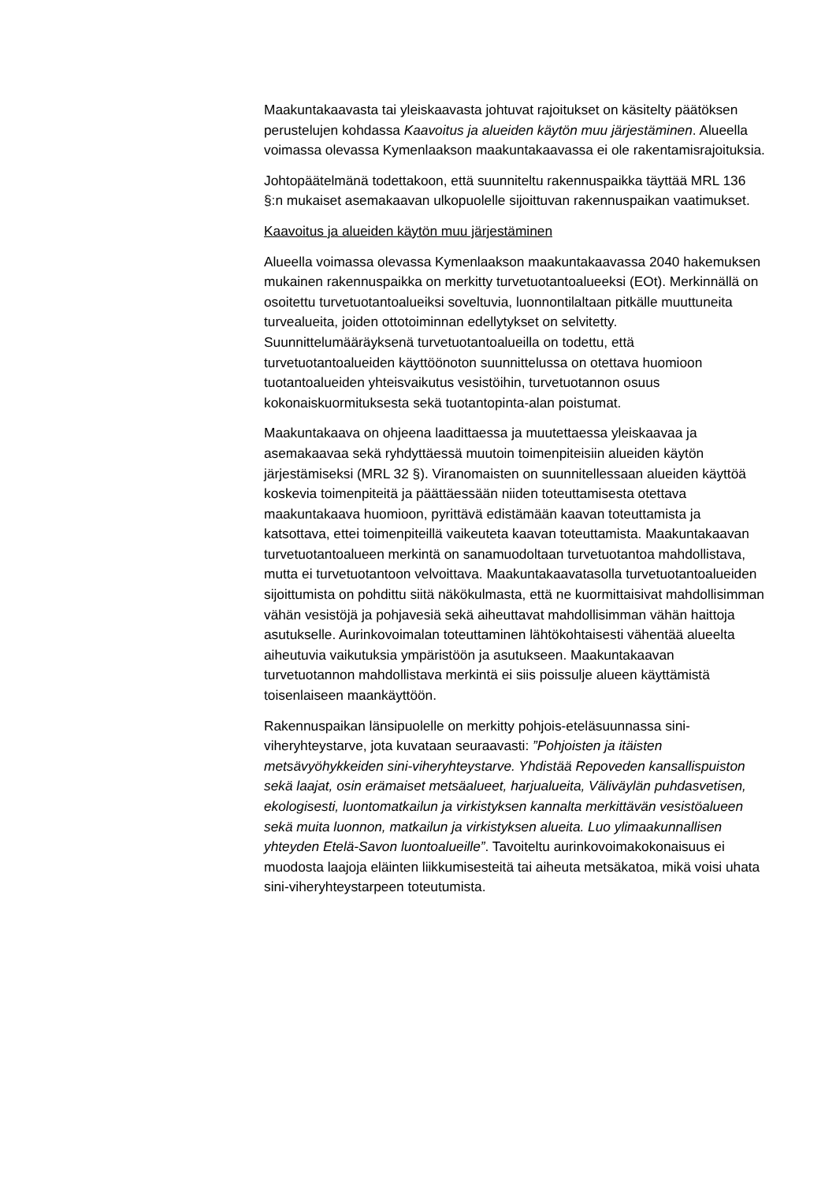Maakuntakaavasta tai yleiskaavasta johtuvat rajoitukset on käsitelty päätöksen perustelujen kohdassa Kaavoitus ja alueiden käytön muu järjestäminen. Alueella voimassa olevassa Kymenlaakson maakuntakaavassa ei ole rakentamisrajoituksia.
Johtopäätelmänä todettakoon, että suunniteltu rakennuspaikka täyttää MRL 136 §:n mukaiset asemakaavan ulkopuolelle sijoittuvan rakennuspaikan vaatimukset.
Kaavoitus ja alueiden käytön muu järjestäminen
Alueella voimassa olevassa Kymenlaakson maakuntakaavassa 2040 hakemuksen mukainen rakennuspaikka on merkitty turvetuotantoalueeksi (EOt). Merkinnällä on osoitettu turvetuotantoalueiksi soveltuvia, luonnontilaltaan pitkälle muuttuneita turvealueita, joiden ottotoiminnan edellytykset on selvitetty. Suunnittelumääräyksenä turvetuotantoalueilla on todettu, että turvetuotantoalueiden käyttöönoton suunnittelussa on otettava huomioon tuotantoalueiden yhteisvaikutus vesistöihin, turvetuotannon osuus kokonaiskuormituksesta sekä tuotantopinta-alan poistumat.
Maakuntakaava on ohjeena laadittaessa ja muutettaessa yleiskaavaa ja asemakaavaa sekä ryhdyttäessä muutoin toimenpiteisiin alueiden käytön järjestämiseksi (MRL 32 §). Viranomaisten on suunnitellessaan alueiden käyttöä koskevia toimenpiteitä ja päättäessään niiden toteuttamisesta otettava maakuntakaava huomioon, pyrittävä edistämään kaavan toteuttamista ja katsottava, ettei toimenpiteillä vaikeuteta kaavan toteuttamista. Maakuntakaavan turvetuotantoalueen merkintä on sanamuodoltaan turvetuotantoa mahdollistava, mutta ei turvetuotantoon velvoittava. Maakuntakaavatasolla turvetuotantoalueiden sijoittumista on pohdittu siitä näkökulmasta, että ne kuormittaisivat mahdollisimman vähän vesistöjä ja pohjavesiä sekä aiheuttavat mahdollisimman vähän haittoja asutukselle. Aurinkovoimalan toteuttaminen lähtökohtaisesti vähentää alueelta aiheutuvia vaikutuksia ympäristöön ja asutukseen. Maakuntakaavan turvetuotannon mahdollistava merkintä ei siis poissulje alueen käyttämistä toisenlaiseen maankäyttöön.
Rakennuspaikan länsipuolelle on merkitty pohjois-eteläsuunnassa sini-viheryhteystarve, jota kuvataan seuraavasti: ”Pohjoisten ja itäisten metsävyöhykkeiden sini-viheryhteystarve. Yhdistää Repoveden kansallispuiston sekä laajat, osin erämaiset metsäalueet, harjualueita, Väliväylän puhdasvetisen, ekologisesti, luontomatkailun ja virkistyksen kannalta merkittävän vesistöalueen sekä muita luonnon, matkailun ja virkistyksen alueita. Luo ylimaakunnallisen yhteyden Etelä-Savon luontoalueille”. Tavoiteltu aurinkovoimakokonaisuus ei muodosta laajoja eläinten liikkumisesteitä tai aiheuta metsäkatoa, mikä voisi uhata sini-viheryhteystarpeen toteutumista.